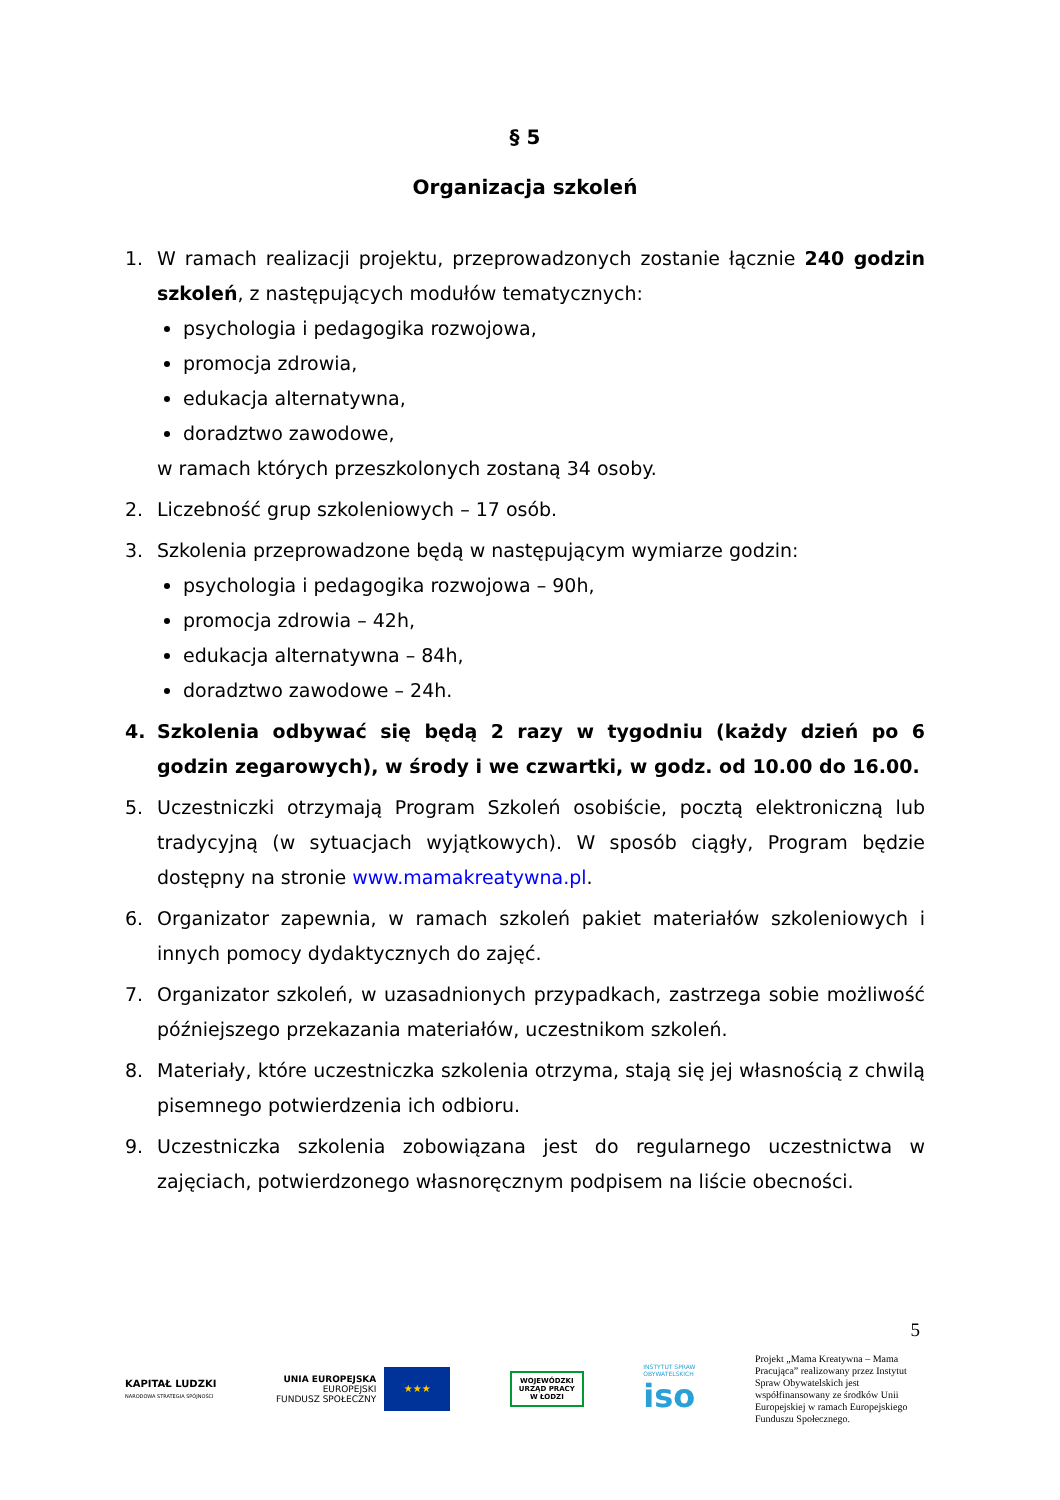§ 5
Organizacja szkoleń
1. W ramach realizacji projektu, przeprowadzonych zostanie łącznie 240 godzin szkoleń, z następujących modułów tematycznych:
psychologia i pedagogika rozwojowa,
promocja zdrowia,
edukacja alternatywna,
doradztwo zawodowe,
w ramach których przeszkolonych zostaną 34 osoby.
2. Liczebność grup szkoleniowych – 17 osób.
3. Szkolenia przeprowadzone będą w następującym wymiarze godzin:
psychologia i pedagogika rozwojowa – 90h,
promocja zdrowia – 42h,
edukacja alternatywna – 84h,
doradztwo zawodowe – 24h.
4. Szkolenia odbywać się będą 2 razy w tygodniu (każdy dzień po 6 godzin zegarowych), w środy i we czwartki, w godz. od 10.00 do 16.00.
5. Uczestniczki otrzymają Program Szkoleń osobiście, pocztą elektroniczną lub tradycyjną (w sytuacjach wyjątkowych). W sposób ciągły, Program będzie dostępny na stronie www.mamakreatywna.pl.
6. Organizator zapewnia, w ramach szkoleń pakiet materiałów szkoleniowych i innych pomocy dydaktycznych do zajęć.
7. Organizator szkoleń, w uzasadnionych przypadkach, zastrzega sobie możliwość późniejszego przekazania materiałów, uczestnikom szkoleń.
8. Materiały, które uczestniczka szkolenia otrzyma, stają się jej własnością z chwilą pisemnego potwierdzenia ich odbioru.
9. Uczestniczka szkolenia zobowiązana jest do regularnego uczestnictwa w zajęciach, potwierdzonego własnoręcznym podpisem na liście obecności.
5
KAPITAŁ LUDZKI
NARODOWA STRATEGIA SPÓJNOŚCI
UNIA EUROPEJSKA
EUROPEJSKI
FUNDUSZ SPOŁECZNY
★★★
WOJEWÓDZKI
URZĄD PRACY
W ŁODZI
INSTYTUT SPRAW
OBYWATELSKICH
iso
Projekt „Mama Kreatywna – Mama Pracująca” realizowany przez Instytut Spraw Obywatelskich jest współfinansowany ze środków Unii Europejskiej w ramach Europejskiego Funduszu Społecznego.